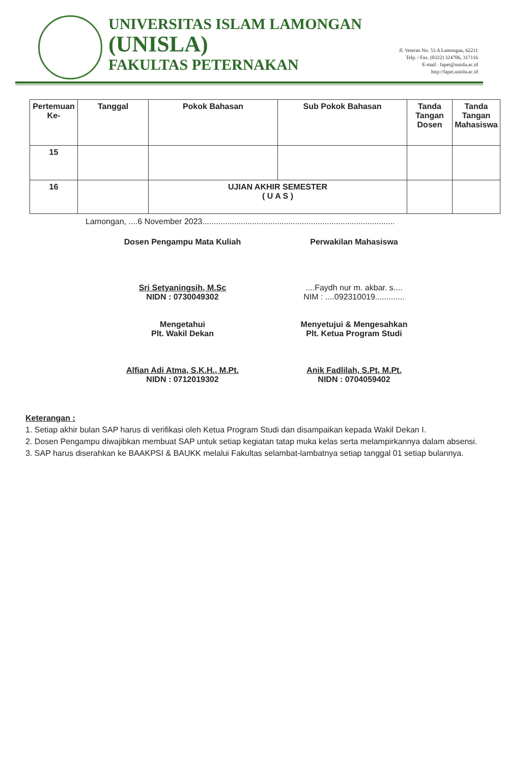UNIVERSITAS ISLAM LAMONGAN
(UNISLA)
FAKULTAS PETERNAKAN
Jl. Veteran No. 53 A Lamongan, 62211
Telp. / Fax. (0322) 324706, 317116
E-mail : fapet@unisla.ac.id
http://fapet.unisla.ac.id
| Pertemuan Ke- | Tanggal | Pokok Bahasan | Sub Pokok Bahasan | Tanda Tangan Dosen | Tanda Tangan Mahasiswa |
| --- | --- | --- | --- | --- | --- |
| 15 | | | | | |
| 16 | | UJIAN AKHIR SEMESTER ( U A S ) | | | |
Lamongan, ....6 November 2023.....................................................................................
Dosen Pengampu Mata Kuliah
Sri Setyaningsih, M.Sc
NIDN : 0730049302
Perwakilan Mahasiswa
....Faydh nur m. akbar. s....
NIM : ....092310019.............
Mengetahui
Plt. Wakil Dekan
Alfian Adi Atma, S.K.H., M.Pt.
NIDN : 0712019302
Menyetujui & Mengesahkan
Plt. Ketua Program Studi
Anik Fadlilah, S.Pt, M.Pt.
NIDN : 0704059402
Keterangan :
1. Setiap akhir bulan SAP harus di verifikasi oleh Ketua Program Studi dan disampaikan kepada Wakil Dekan I.
2. Dosen Pengampu diwajibkan membuat SAP untuk setiap kegiatan tatap muka kelas serta melampirkannya dalam absensi.
3. SAP harus diserahkan ke BAAKPSI & BAUKK melalui Fakultas selambat-lambatnya setiap tanggal 01 setiap bulannya.